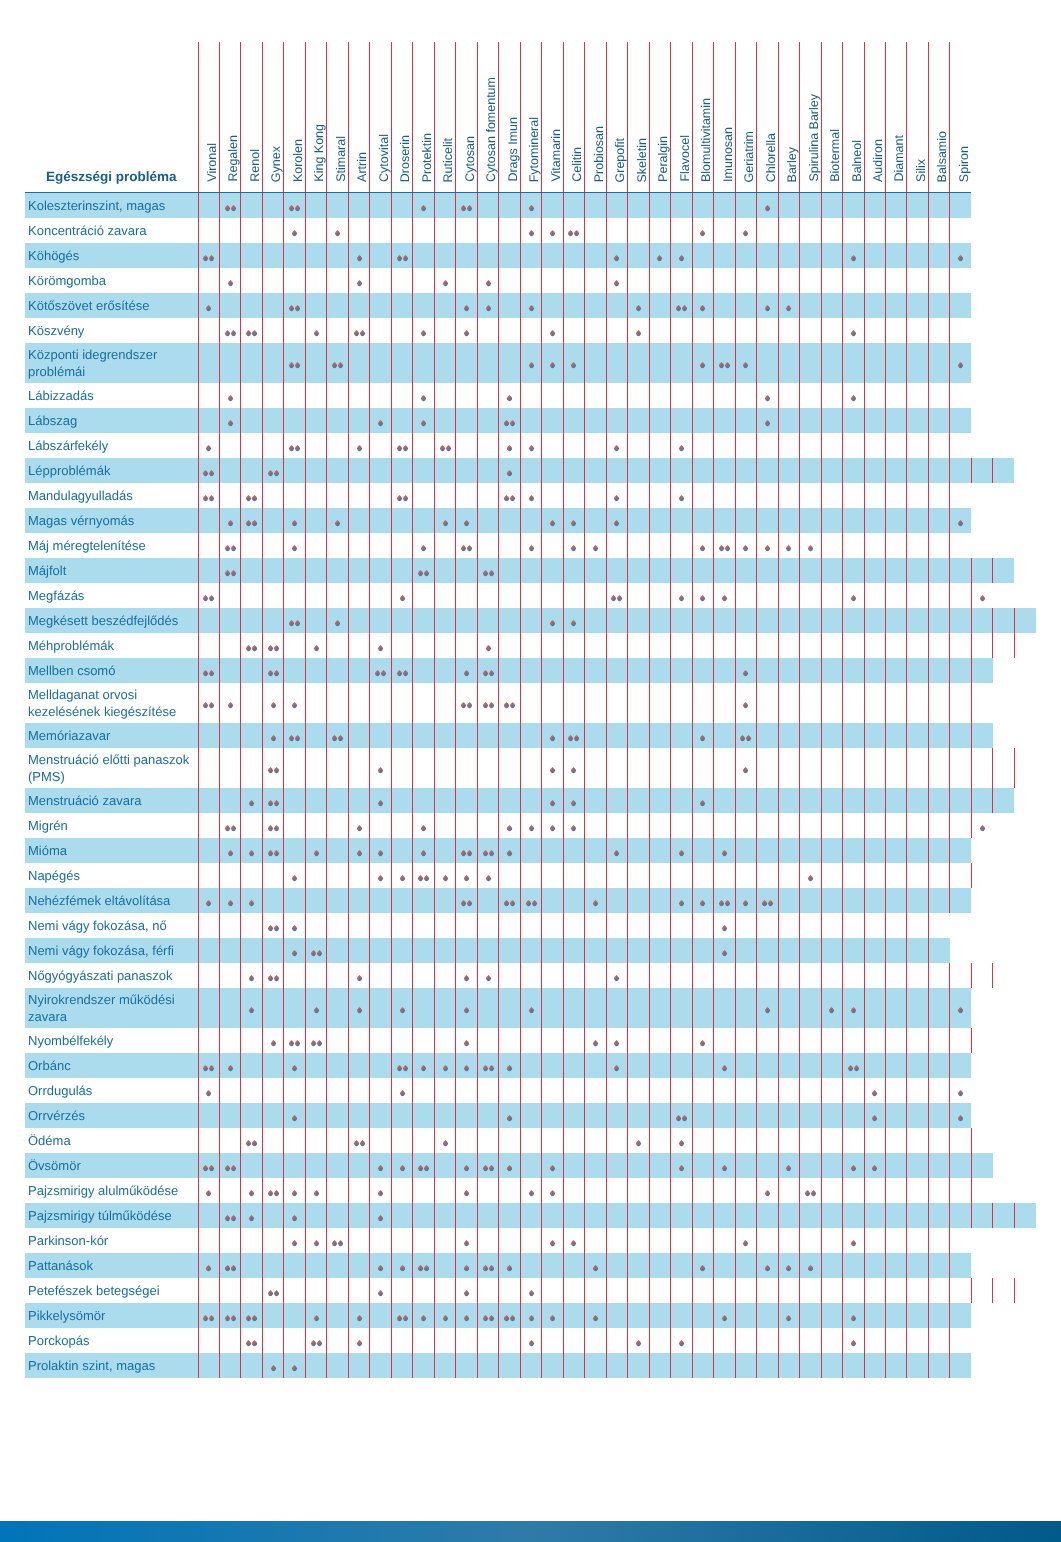| Egészségi probléma | Vironal | Regalen | Renol | Gynex | Korolen | King Kong | Stimaral | Artrin | Cytovital | Droserin | Protektin | Ruticelit | Cytosan | Cytosan fomentum | Drags Imun | Fytomineral | Vitamarin | Celitin | Probiosan | Grepofit | Skeletin | Peralgin | Flavocel | Blomultivitamin | Imunosan | Geriatrim | Chlorella | Barley | Spirulina Barley | Biotermal | Balneol | Audiron | Diamant | Silix | Balsamio | Spiron | | | |
| --- | --- | --- | --- | --- | --- | --- | --- | --- | --- | --- | --- | --- | --- | --- | --- | --- | --- | --- | --- | --- | --- | --- | --- | --- | --- | --- | --- | --- | --- | --- | --- | --- | --- | --- | --- | --- | --- | --- | --- |
| Koleszterinszint, magas | | | | | | | | | | | | | | | | | | | | | | | | | | | | | | | | | | | | | | | |
| Koncentráció zavara | | | | | | | | | | | | | | | | | | | | | | | | | | | | | | | | | | | | | | | |
| Köhögés | | | | | | | | | | | | | | | | | | | | | | | | | | | | | | | | | | | | | | | |
| Körömgomba | | | | | | | | | | | | | | | | | | | | | | | | | | | | | | | | | | | | | | | |
| Kötőszövet erősítése | | | | | | | | | | | | | | | | | | | | | | | | | | | | | | | | | | | | | | | |
| Köszvény | | | | | | | | | | | | | | | | | | | | | | | | | | | | | | | | | | | | | | | |
| Központi idegrendszer problémái | | | | | | | | | | | | | | | | | | | | | | | | | | | | | | | | | | | | | | | |
| Lábizzadás | | | | | | | | | | | | | | | | | | | | | | | | | | | | | | | | | | | | | | | |
| Lábszag | | | | | | | | | | | | | | | | | | | | | | | | | | | | | | | | | | | | | | | |
| Lábszárfekély | | | | | | | | | | | | | | | | | | | | | | | | | | | | | | | | | | | | | | | |
| Lépproblémák | | | | | | | | | | | | | | | | | | | | | | | | | | | | | | | | | | | | | | | |
| Mandulagyulladás | | | | | | | | | | | | | | | | | | | | | | | | | | | | | | | | | | | | | | | |
| Magas vérnyomás | | | | | | | | | | | | | | | | | | | | | | | | | | | | | | | | | | | | | | | |
| Máj méregtelenítése | | | | | | | | | | | | | | | | | | | | | | | | | | | | | | | | | | | | | | | |
| Májfolt | | | | | | | | | | | | | | | | | | | | | | | | | | | | | | | | | | | | | | | |
| Megfázás | | | | | | | | | | | | | | | | | | | | | | | | | | | | | | | | | | | | | | | |
| Megkésett beszédfejlődés | | | | | | | | | | | | | | | | | | | | | | | | | | | | | | | | | | | | | | | |
| Méhproblémák | | | | | | | | | | | | | | | | | | | | | | | | | | | | | | | | | | | | | | | |
| Mellben csomó | | | | | | | | | | | | | | | | | | | | | | | | | | | | | | | | | | | | | | | |
| Melldaganat orvosi kezelésének kiegészítése | | | | | | | | | | | | | | | | | | | | | | | | | | | | | | | | | | | | | | | |
| Memóriazavar | | | | | | | | | | | | | | | | | | | | | | | | | | | | | | | | | | | | | | | |
| Menstruáció előtti panaszok (PMS) | | | | | | | | | | | | | | | | | | | | | | | | | | | | | | | | | | | | | | | |
| Menstruáció zavara | | | | | | | | | | | | | | | | | | | | | | | | | | | | | | | | | | | | | | | |
| Migrén | | | | | | | | | | | | | | | | | | | | | | | | | | | | | | | | | | | | | | | |
| Mióma | | | | | | | | | | | | | | | | | | | | | | | | | | | | | | | | | | | | | | | |
| Napégés | | | | | | | | | | | | | | | | | | | | | | | | | | | | | | | | | | | | | | | |
| Nehézfémek eltávolítása | | | | | | | | | | | | | | | | | | | | | | | | | | | | | | | | | | | | | | | |
| Nemi vágy fokozása, nő | | | | | | | | | | | | | | | | | | | | | | | | | | | | | | | | | | | | | | | |
| Nemi vágy fokozása, férfi | | | | | | | | | | | | | | | | | | | | | | | | | | | | | | | | | | | | | | | |
| Nőgyógyászati panaszok | | | | | | | | | | | | | | | | | | | | | | | | | | | | | | | | | | | | | | | |
| Nyirokrendszer működési zavara | | | | | | | | | | | | | | | | | | | | | | | | | | | | | | | | | | | | | | | |
| Nyombélfekély | | | | | | | | | | | | | | | | | | | | | | | | | | | | | | | | | | | | | | | |
| Orbánc | | | | | | | | | | | | | | | | | | | | | | | | | | | | | | | | | | | | | | | |
| Orrdugulás | | | | | | | | | | | | | | | | | | | | | | | | | | | | | | | | | | | | | | | |
| Orrvérzés | | | | | | | | | | | | | | | | | | | | | | | | | | | | | | | | | | | | | | | |
| Ödéma | | | | | | | | | | | | | | | | | | | | | | | | | | | | | | | | | | | | | | | |
| Övsömör | | | | | | | | | | | | | | | | | | | | | | | | | | | | | | | | | | | | | | | |
| Pajzsmirigy alulműködése | | | | | | | | | | | | | | | | | | | | | | | | | | | | | | | | | | | | | | | |
| Pajzsmirigy túlműködése | | | | | | | | | | | | | | | | | | | | | | | | | | | | | | | | | | | | | | | |
| Parkinson-kór | | | | | | | | | | | | | | | | | | | | | | | | | | | | | | | | | | | | | | | |
| Pattanások | | | | | | | | | | | | | | | | | | | | | | | | | | | | | | | | | | | | | | | |
| Petefészek betegségei | | | | | | | | | | | | | | | | | | | | | | | | | | | | | | | | | | | | | | | |
| Pikkelysömör | | | | | | | | | | | | | | | | | | | | | | | | | | | | | | | | | | | | | | | |
| Porckopás | | | | | | | | | | | | | | | | | | | | | | | | | | | | | | | | | | | | | | | |
| Prolaktin szint, magas | | | | | | | | | | | | | | | | | | | | | | | | | | | | | | | | | | | | | | | |